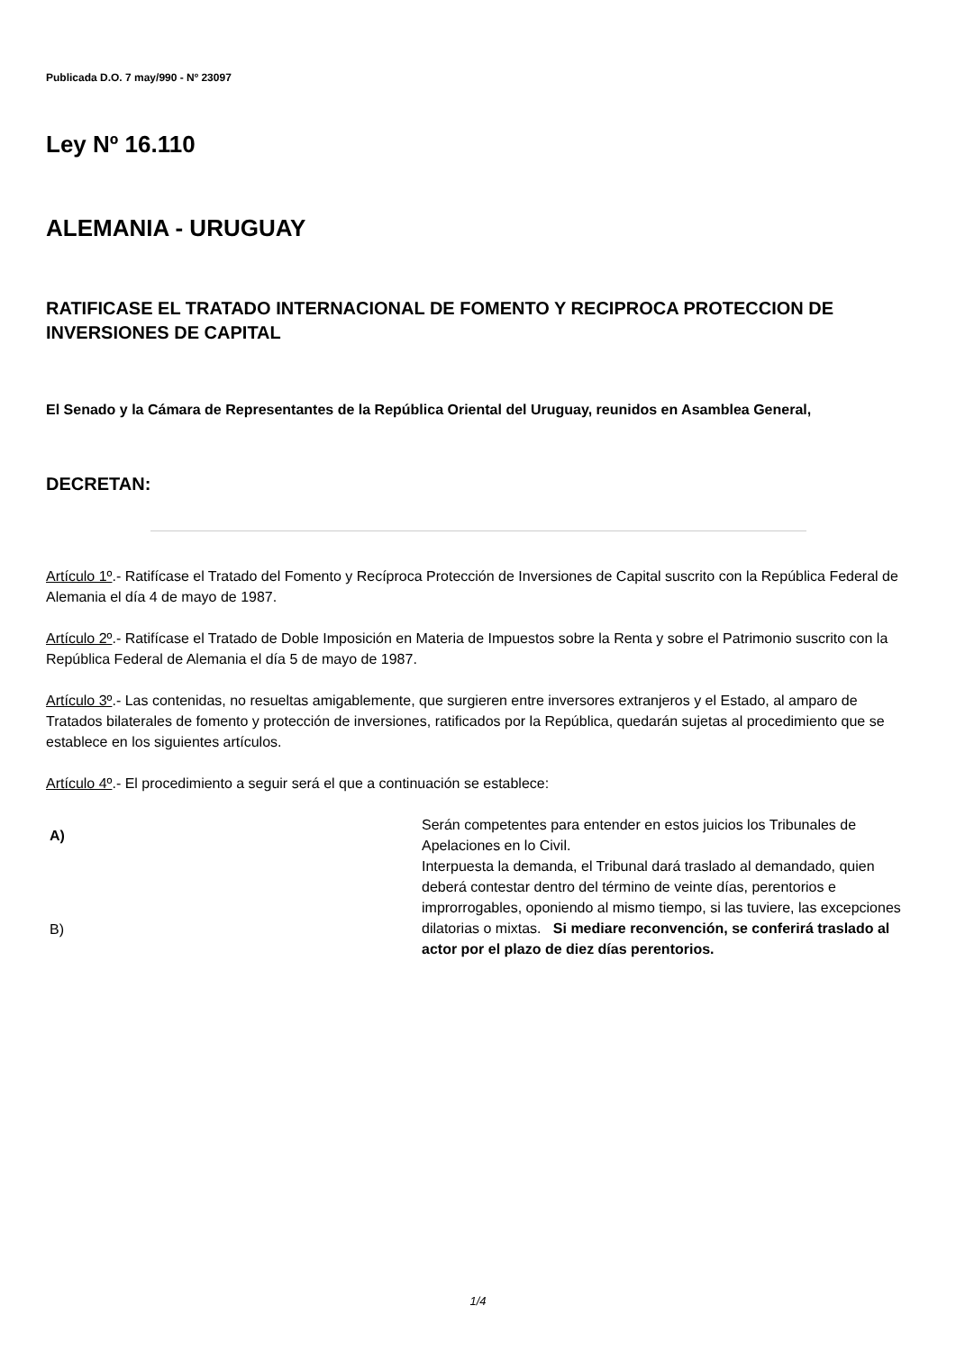Publicada D.O. 7 may/990 - Nº 23097
Ley Nº 16.110
ALEMANIA - URUGUAY
RATIFICASE EL TRATADO INTERNACIONAL DE FOMENTO Y RECIPROCA PROTECCION DE INVERSIONES DE CAPITAL
El Senado y la Cámara de Representantes de la República Oriental del Uruguay, reunidos en Asamblea General,
DECRETAN:
Artículo 1º.- Ratifícase el Tratado del Fomento y Recíproca Protección de Inversiones de Capital suscrito con la República Federal de Alemania el día 4 de mayo de 1987.
Artículo 2º.- Ratifícase el Tratado de Doble Imposición en Materia de Impuestos sobre la Renta y sobre el Patrimonio suscrito con la República Federal de Alemania el día 5 de mayo de 1987.
Artículo 3º.- Las contenidas, no resueltas amigablemente, que surgieren entre inversores extranjeros y el Estado, al amparo de Tratados bilaterales de fomento y protección de inversiones, ratificados por la República, quedarán sujetas al procedimiento que se establece en los siguientes artículos.
Artículo 4º.- El procedimiento a seguir será el que a continuación se establece:
| A) | Serán competentes para entender en estos juicios los Tribunales de Apelaciones en lo Civil. |
| B) | Interpuesta la demanda, el Tribunal dará traslado al demandado, quien deberá contestar dentro del término de veinte días, perentorios e improrrogables, oponiendo al mismo tiempo, si las tuviere, las excepciones dilatorias o mixtas. Si mediare reconvención, se conferirá traslado al actor por el plazo de diez días perentorios. |
1/4